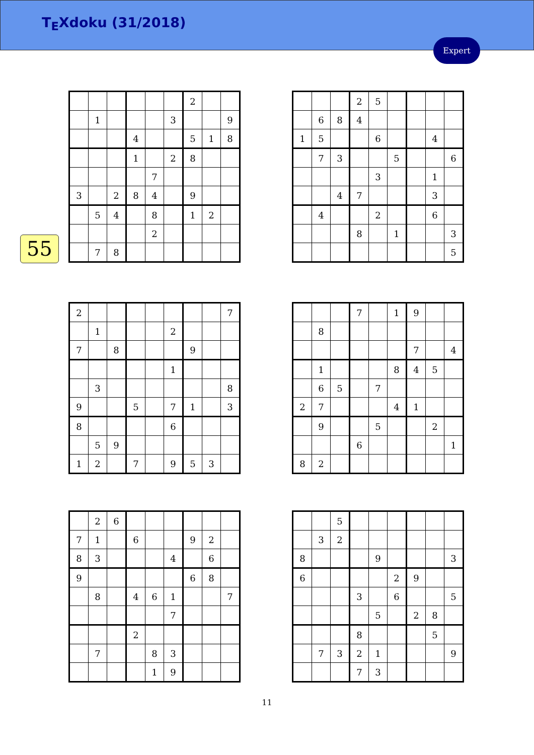T<sub>E</sub>Xdoku (31/2018)
Expert
55
| | | | | | | 2 | | |
| | 1 | | | | 3 | | | 9 |
| | | | 4 | | | 5 | 1 | 8 |
| | | | 1 | | 2 | 8 | | |
| | | | | 7 | | | | |
| 3 | | 2 | 8 | 4 | | 9 | | |
| | 5 | 4 | | 8 | | 1 | 2 | |
| | | | | 2 | | | | |
| | 7 | 8 | | | | | | |
| | | | 2 | 5 | | | | |
| | 6 | 8 | 4 | | | | | |
| 1 | 5 | | | 6 | | | 4 | |
| | 7 | 3 | | | 5 | | | 6 |
| | | | | 3 | | | 1 | |
| | | 4 | 7 | | | | 3 | |
| | 4 | | | 2 | | | 6 | |
| | | | 8 | | 1 | | | 3 |
| | | | | | | | | 5 |
| 2 | | | | | | | | 7 |
| | 1 | | | | 2 | | | |
| 7 | | 8 | | | | 9 | | |
| | | | | | 1 | | | |
| | 3 | | | | | | | 8 |
| 9 | | | 5 | | 7 | 1 | | 3 |
| 8 | | | | | 6 | | | |
| | 5 | 9 | | | | | | |
| 1 | 2 | | 7 | | 9 | 5 | 3 | |
| | | | 7 | | 1 | 9 | | |
| | 8 | | | | | | | |
| | | | | | | 7 | | 4 |
| | 1 | | | | 8 | 4 | 5 | |
| | 6 | 5 | | 7 | | | | |
| 2 | 7 | | | | 4 | 1 | | |
| | 9 | | | 5 | | | 2 | |
| | | | 6 | | | | | 1 |
| 8 | 2 | | | | | | | |
| | 2 | 6 | | | | | | |
| 7 | 1 | | 6 | | | 9 | 2 | |
| 8 | 3 | | | | 4 | | 6 | |
| 9 | | | | | | 6 | 8 | |
| | 8 | | 4 | 6 | 1 | | | 7 |
| | | | | | 7 | | | |
| | | | 2 | | | | | |
| | 7 | | | 8 | 3 | | | |
| | | | | 1 | 9 | | | |
| | | 5 | | | | | | |
| | 3 | 2 | | | | | | |
| 8 | | | | 9 | | | | 3 |
| 6 | | | | | 2 | 9 | | |
| | | | 3 | | 6 | | | 5 |
| | | | | 5 | | 2 | 8 | |
| | | | 8 | | | | 5 | |
| | 7 | 3 | 2 | 1 | | | | 9 |
| | | | 7 | 3 | | | | |
11